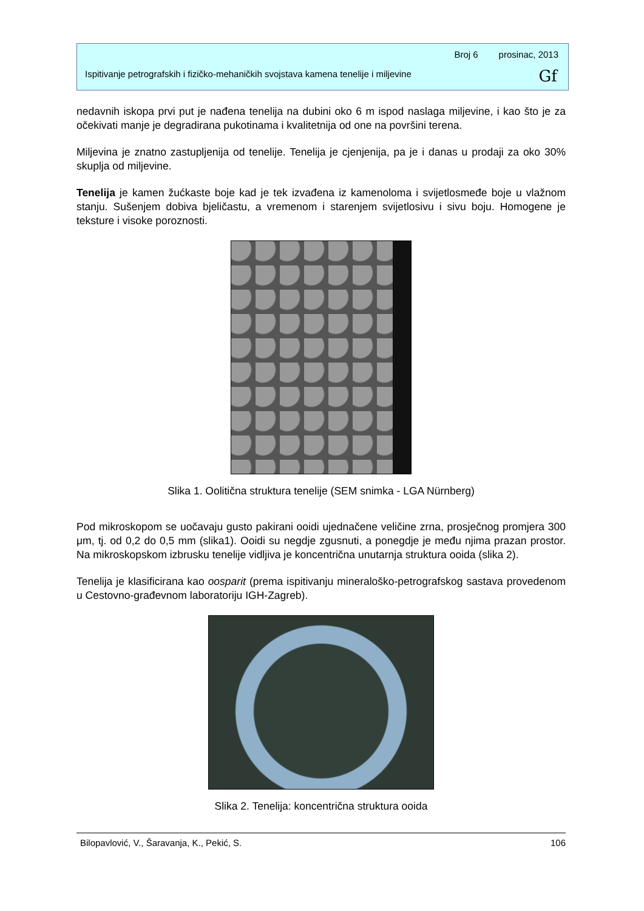Broj 6 prosinac, 2013
Ispitivanje petrografskih i fizičko-mehaničkih svojstava kamena tenelije i miljevine
Gf
nedavnih iskopa prvi put je nađena tenelija na dubini oko 6 m ispod naslaga miljevine, i kao što je za očekivati manje je degradirana pukotinama i kvalitetnija od one na površini terena.
Miljevina je znatno zastupljenija od tenelije. Tenelija je cjenjenija, pa je i danas u prodaji za oko 30% skuplja od miljevine.
Tenelija je kamen žućkaste boje kad je tek izvađena iz kamenoloma i svijetlosmeđe boje u vlažnom stanju. Sušenjem dobiva bjeličastu, a vremenom i starenjem svijetlosivu i sivu boju. Homogene je teksture i visoke poroznosti.
Slika 1. Oolitična struktura tenelije (SEM snimka - LGA Nürnberg)
Pod mikroskopom se uočavaju gusto pakirani ooidi ujednačene veličine zrna, prosječnog promjera 300 μm, tj. od 0,2 do 0,5 mm (slika1). Ooidi su negdje zgusnuti, a ponegdje je među njima prazan prostor. Na mikroskopskom izbrusku tenelije vidljiva je koncentrična unutarnja struktura ooida (slika 2).
Tenelija je klasificirana kao oosparit (prema ispitivanju mineraloško-petrografskog sastava provedenom u Cestovno-građevnom laboratoriju IGH-Zagreb).
Slika 2. Tenelija: koncentrična struktura ooida
Bilopavlović, V., Šaravanja, K., Pekić, S. 106